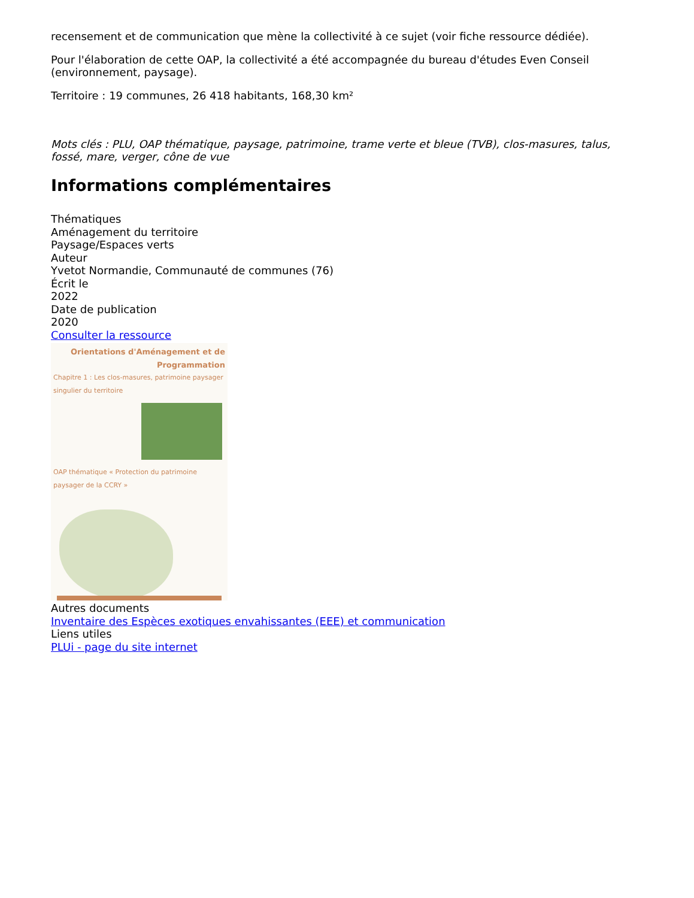recensement et de communication que mène la collectivité à ce sujet (voir fiche ressource dédiée).
Pour l'élaboration de cette OAP, la collectivité a été accompagnée du bureau d'études Even Conseil (environnement, paysage).
Territoire : 19 communes, 26 418 habitants, 168,30 km²
Mots clés : PLU, OAP thématique, paysage, patrimoine, trame verte et bleue (TVB), clos-masures, talus, fossé, mare, verger, cône de vue
Informations complémentaires
Thématiques
Aménagement du territoire
Paysage/Espaces verts
Auteur
Yvetot Normandie, Communauté de communes (76)
Écrit le
2022
Date de publication
2020
Consulter la ressource
Orientations d'Aménagement et de Programmation
Chapitre 1 : Les clos-masures, patrimoine paysager singulier du territoire
OAP thématique « Protection du patrimoine paysager de la CCRY »
Autres documents
Inventaire des Espèces exotiques envahissantes (EEE) et communication
Liens utiles
PLUi - page du site internet